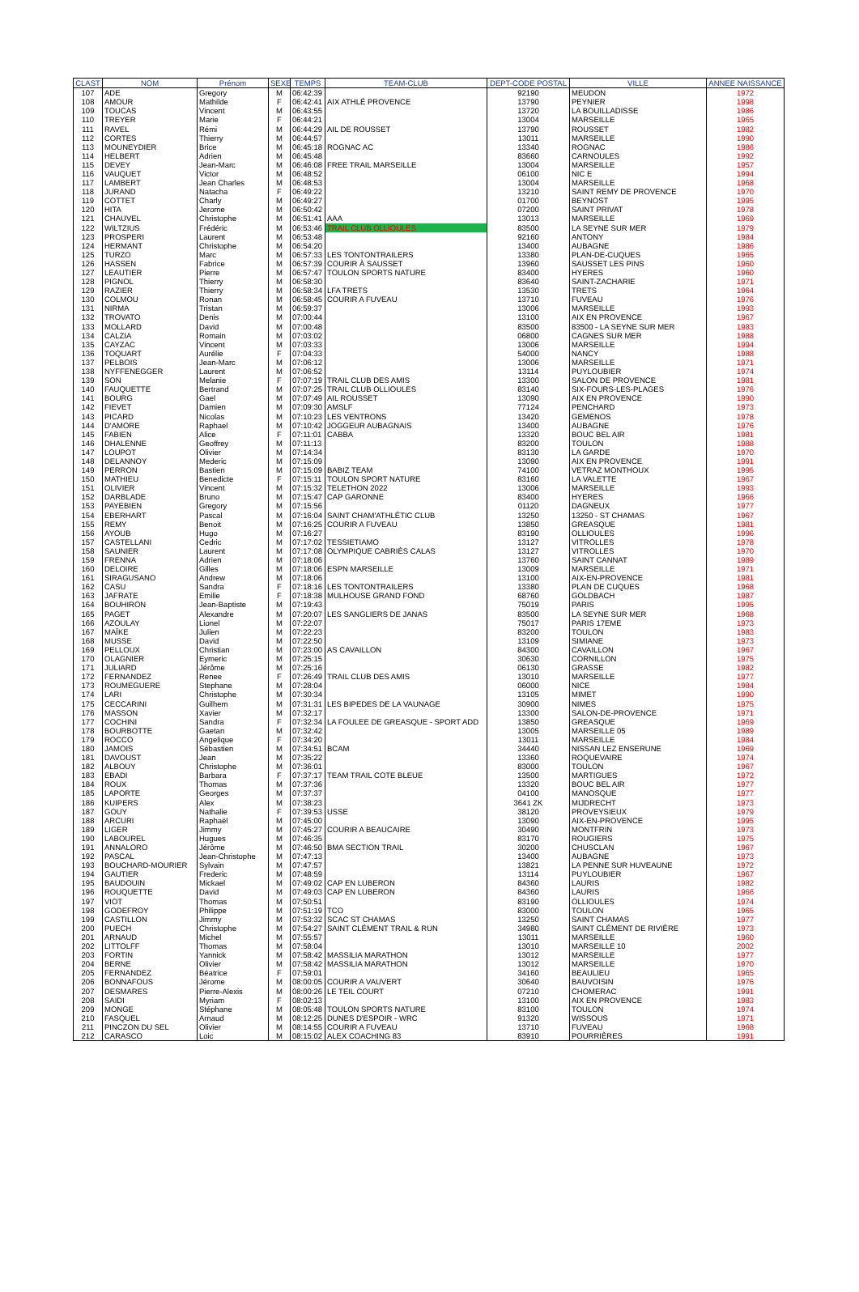| CLAST | NOM | Prénom | SEXE | TEMPS | TEAM-CLUB | DEPT-CODE POSTAL | VILLE | ANNEE NAISSANCE |
| --- | --- | --- | --- | --- | --- | --- | --- | --- |
| 107 | ADE | Gregory | M | 06:42:39 | | 92190 | MEUDON | 1972 |
| 108 | AMOUR | Mathilde | F | 06:42:41 | AIX ATHLÉ PROVENCE | 13790 | PEYNIER | 1998 |
| 109 | TOUCAS | Vincent | M | 06:43:55 | | 13720 | LA BOUILLADISSE | 1986 |
| 110 | TREYER | Marie | F | 06:44:21 | | 13004 | MARSEILLE | 1965 |
| 111 | RAVEL | Rémi | M | 06:44:29 | AIL DE ROUSSET | 13790 | ROUSSET | 1982 |
| 112 | CORTES | Thierry | M | 06:44:57 | | 13011 | MARSEILLE | 1990 |
| 113 | MOUNEYDIER | Brice | M | 06:45:18 | ROGNAC AC | 13340 | ROGNAC | 1986 |
| 114 | HELBERT | Adrien | M | 06:45:48 | | 83660 | CARNOULES | 1992 |
| 115 | DEVEY | Jean-Marc | M | 06:46:08 | FREE TRAIL MARSEILLE | 13004 | MARSEILLE | 1957 |
| 116 | VAUQUET | Victor | M | 06:48:52 | | 06100 | NIC E | 1994 |
| 117 | LAMBERT | Jean Charles | M | 06:48:53 | | 13004 | MARSEILLE | 1968 |
| 118 | JURAND | Natacha | F | 06:49:22 | | 13210 | SAINT REMY DE PROVENCE | 1970 |
| 119 | COTTET | Charly | M | 06:49:27 | | 01700 | BEYNOST | 1995 |
| 120 | HITA | Jerome | M | 06:50:42 | | 07200 | SAINT PRIVAT | 1978 |
| 121 | CHAUVEL | Christophe | M | 06:51:41 | AAA | 13013 | MARSEILLE | 1969 |
| 122 | WILTZIUS | Frédéric | M | 06:53:46 | TRAIL CLUB OLLIOULES | 83500 | LA SEYNE SUR MER | 1979 |
| 123 | PROSPERI | Laurent | M | 06:53:48 | | 92160 | ANTONY | 1984 |
| 124 | HERMANT | Christophe | M | 06:54:20 | | 13400 | AUBAGNE | 1986 |
| 125 | TURZO | Marc | M | 06:57:33 | LES TONTONTRAILERS | 13380 | PLAN-DE-CUQUES | 1965 |
| 126 | HASSEN | Fabrice | M | 06:57:39 | COURIR À SAUSSET | 13960 | SAUSSET LES PINS | 1960 |
| 127 | LEAUTIER | Pierre | M | 06:57:47 | TOULON SPORTS NATURE | 83400 | HYERES | 1960 |
| 128 | PIGNOL | Thierry | M | 06:58:30 | | 83640 | SAINT-ZACHARIE | 1971 |
| 129 | RAZIER | Thierry | M | 06:58:34 | LFA TRETS | 13530 | TRETS | 1964 |
| 130 | COLMOU | Ronan | M | 06:58:45 | COURIR A FUVEAU | 13710 | FUVEAU | 1976 |
| 131 | NIRMA | Tristan | M | 06:59:37 | | 13006 | MARSEILLE | 1993 |
| 132 | TROVATO | Denis | M | 07:00:44 | | 13100 | AIX EN PROVENCE | 1967 |
| 133 | MOLLARD | David | M | 07:00:48 | | 83500 | 83500 - LA SEYNE SUR MER | 1983 |
| 134 | CALZIA | Romain | M | 07:03:02 | | 06800 | CAGNES SUR MER | 1988 |
| 135 | CAYZAC | Vincent | M | 07:03:33 | | 13006 | MARSEILLE | 1994 |
| 136 | TOQUART | Aurélie | F | 07:04:33 | | 54000 | NANCY | 1988 |
| 137 | PELBOIS | Jean-Marc | M | 07:06:12 | | 13006 | MARSEILLE | 1971 |
| 138 | NYFFENEGGER | Laurent | M | 07:06:52 | | 13114 | PUYLOUBIER | 1974 |
| 139 | SON | Melanie | F | 07:07:19 | TRAIL CLUB DES AMIS | 13300 | SALON DE PROVENCE | 1981 |
| 140 | FAUQUETTE | Bertrand | M | 07:07:25 | TRAIL CLUB OLLIOULES | 83140 | SIX-FOURS-LES-PLAGES | 1976 |
| 141 | BOURG | Gael | M | 07:07:49 | AIL ROUSSET | 13090 | AIX EN PROVENCE | 1990 |
| 142 | FIEVET | Damien | M | 07:09:30 | AMSLF | 77124 | PENCHARD | 1973 |
| 143 | PICARD | Nicolas | M | 07:10:23 | LES VENTRONS | 13420 | GEMENOS | 1978 |
| 144 | D'AMORE | Raphael | M | 07:10:42 | JOGGEUR AUBAGNAIS | 13400 | AUBAGNE | 1976 |
| 145 | FABIEN | Alice | F | 07:11:01 | CABBA | 13320 | BOUC BEL AIR | 1981 |
| 146 | DHALENNE | Geoffrey | M | 07:11:13 | | 83200 | TOULON | 1988 |
| 147 | LOUPOT | Olivier | M | 07:14:34 | | 83130 | LA GARDE | 1970 |
| 148 | DELANNOY | Mederic | M | 07:15:09 | | 13090 | AIX EN PROVENCE | 1991 |
| 149 | PERRON | Bastien | M | 07:15:09 | BABIZ TEAM | 74100 | VETRAZ MONTHOUX | 1995 |
| 150 | MATHIEU | Benedicte | F | 07:15:11 | TOULON SPORT NATURE | 83160 | LA VALETTE | 1967 |
| 151 | OLIVIER | Vincent | M | 07:15:32 | TELETHON 2022 | 13006 | MARSEILLE | 1993 |
| 152 | DARBLADE | Bruno | M | 07:15:47 | CAP GARONNE | 83400 | HYERES | 1966 |
| 153 | PAYEBIEN | Gregory | M | 07:15:56 | | 01120 | DAGNEUX | 1977 |
| 154 | EBERHART | Pascal | M | 07:16:04 | SAINT CHAM'ATHLÉTIC CLUB | 13250 | 13250 - ST CHAMAS | 1967 |
| 155 | REMY | Benoit | M | 07:16:25 | COURIR A FUVEAU | 13850 | GREASQUE | 1981 |
| 156 | AYOUB | Hugo | M | 07:16:27 | | 83190 | OLLIOULES | 1996 |
| 157 | CASTELLANI | Cedric | M | 07:17:02 | TESSIETIAMO | 13127 | VITROLLES | 1978 |
| 158 | SAUNIER | Laurent | M | 07:17:08 | OLYMPIQUE CABRIÈS CALAS | 13127 | VITROLLES | 1970 |
| 159 | FRENNA | Adrien | M | 07:18:06 | | 13760 | SAINT CANNAT | 1989 |
| 160 | DELOIRE | Gilles | M | 07:18:06 | ESPN MARSEILLE | 13009 | MARSEILLE | 1971 |
| 161 | SIRAGUSANO | Andrew | M | 07:18:06 | | 13100 | AIX-EN-PROVENCE | 1981 |
| 162 | CASU | Sandra | F | 07:18:16 | LES TONTONTRAILERS | 13380 | PLAN DE CUQUES | 1968 |
| 163 | JAFRATE | Emilie | F | 07:18:38 | MULHOUSE GRAND FOND | 68760 | GOLDBACH | 1987 |
| 164 | BOUHIRON | Jean-Baptiste | M | 07:19:43 | | 75019 | PARIS | 1995 |
| 165 | PAGET | Alexandre | M | 07:20:07 | LES SANGLIERS DE JANAS | 83500 | LA SEYNE SUR MER | 1968 |
| 166 | AZOULAY | Lionel | M | 07:22:07 | | 75017 | PARIS 17EME | 1973 |
| 167 | MAÏKE | Julien | M | 07:22:23 | | 83200 | TOULON | 1983 |
| 168 | MUSSE | David | M | 07:22:50 | | 13109 | SIMIANE | 1973 |
| 169 | PELLOUX | Christian | M | 07:23:00 | AS CAVAILLON | 84300 | CAVAILLON | 1967 |
| 170 | OLAGNIER | Eymeric | M | 07:25:15 | | 30630 | CORNILLON | 1975 |
| 171 | JULIARD | Jérôme | M | 07:25:16 | | 06130 | GRASSE | 1982 |
| 172 | FERNANDEZ | Renee | F | 07:26:49 | TRAIL CLUB DES AMIS | 13010 | MARSEILLE | 1977 |
| 173 | ROUMEGUERE | Stephane | M | 07:28:04 | | 06000 | NICE | 1984 |
| 174 | LARI | Christophe | M | 07:30:34 | | 13105 | MIMET | 1990 |
| 175 | CECCARINI | Guilhem | M | 07:31:31 | LES BIPEDES DE LA VAUNAGE | 30900 | NIMES | 1975 |
| 176 | MASSON | Xavier | M | 07:32:17 | | 13300 | SALON-DE-PROVENCE | 1971 |
| 177 | COCHINI | Sandra | F | 07:32:34 | LA FOULEE DE GREASQUE - SPORT ADD | 13850 | GREASQUE | 1969 |
| 178 | BOURBOTTE | Gaetan | M | 07:32:42 | | 13005 | MARSEILLE 05 | 1989 |
| 179 | ROCCO | Angelique | F | 07:34:20 | | 13011 | MARSEILLE | 1984 |
| 180 | JAMOIS | Sébastien | M | 07:34:51 | BCAM | 34440 | NISSAN LEZ ENSERUNE | 1969 |
| 181 | DAVOUST | Jean | M | 07:35:22 | | 13360 | ROQUEVAIRE | 1974 |
| 182 | ALBOUY | Christophe | M | 07:36:01 | | 83000 | TOULON | 1967 |
| 183 | EBADI | Barbara | F | 07:37:17 | TEAM TRAIL COTE BLEUE | 13500 | MARTIGUES | 1972 |
| 184 | ROUX | Thomas | M | 07:37:36 | | 13320 | BOUC BEL AIR | 1977 |
| 185 | LAPORTE | Georges | M | 07:37:37 | | 04100 | MANOSQUE | 1977 |
| 186 | KUIPERS | Alex | M | 07:38:23 | | 3641 ZK | MIJDRECHT | 1973 |
| 187 | GOUY | Nathalie | F | 07:39:53 | USSE | 38120 | PROVEYSIEUX | 1979 |
| 188 | ARCURI | Raphaël | M | 07:45:00 | | 13090 | AIX-EN-PROVENCE | 1995 |
| 189 | LIGER | Jimmy | M | 07:45:27 | COURIR A BEAUCAIRE | 30490 | MONTFRIN | 1973 |
| 190 | LABOUREL | Hugues | M | 07:46:35 | | 83170 | ROUGIERS | 1975 |
| 191 | ANNALORO | Jérôme | M | 07:46:50 | BMA SECTION TRAIL | 30200 | CHUSCLAN | 1967 |
| 192 | PASCAL | Jean-Christophe | M | 07:47:13 | | 13400 | AUBAGNE | 1973 |
| 193 | BOUCHARD-MOURIER | Sylvain | M | 07:47:57 | | 13821 | LA PENNE SUR HUVEAUNE | 1972 |
| 194 | GAUTIER | Frederic | M | 07:48:59 | | 13114 | PUYLOUBIER | 1967 |
| 195 | BAUDOUIN | Mickael | M | 07:49:02 | CAP EN LUBERON | 84360 | LAURIS | 1982 |
| 196 | ROUQUETTE | David | M | 07:49:03 | CAP EN LUBERON | 84360 | LAURIS | 1966 |
| 197 | VIOT | Thomas | M | 07:50:51 | | 83190 | OLLIOULES | 1974 |
| 198 | GODEFROY | Philippe | M | 07:51:19 | TCO | 83000 | TOULON | 1965 |
| 199 | CASTILLON | Jimmy | M | 07:53:32 | SCAC ST CHAMAS | 13250 | SAINT CHAMAS | 1977 |
| 200 | PUECH | Christophe | M | 07:54:27 | SAINT CLÉMENT TRAIL & RUN | 34980 | SAINT CLÉMENT DE RIVIÈRE | 1973 |
| 201 | ARNAUD | Michel | M | 07:55:57 | | 13011 | MARSEILLE | 1960 |
| 202 | LITTOLFF | Thomas | M | 07:58:04 | | 13010 | MARSEILLE 10 | 2002 |
| 203 | FORTIN | Yannick | M | 07:58:42 | MASSILIA MARATHON | 13012 | MARSEILLE | 1977 |
| 204 | BERNE | Olivier | M | 07:58:42 | MASSILIA MARATHON | 13012 | MARSEILLE | 1970 |
| 205 | FERNANDEZ | Béatrice | F | 07:59:01 | | 34160 | BEAULIEU | 1965 |
| 206 | BONNAFOUS | Jérome | M | 08:00:05 | COURIR A VAUVERT | 30640 | BAUVOISIN | 1976 |
| 207 | DESMARES | Pierre-Alexis | M | 08:00:26 | LE TEIL COURT | 07210 | CHOMERAC | 1991 |
| 208 | SAIDI | Myriam | F | 08:02:13 | | 13100 | AIX EN PROVENCE | 1983 |
| 209 | MONGE | Stéphane | M | 08:05:48 | TOULON SPORTS NATURE | 83100 | TOULON | 1974 |
| 210 | FASQUEL | Arnaud | M | 08:12:25 | DUNES D'ESPOIR - WRC | 91320 | WISSOUS | 1971 |
| 211 | PINCZON DU SEL | Olivier | M | 08:14:55 | COURIR A FUVEAU | 13710 | FUVEAU | 1968 |
| 212 | CARASCO | Loic | M | 08:15:02 | ALEX COACHING 83 | 83910 | POURRIÈRES | 1991 |